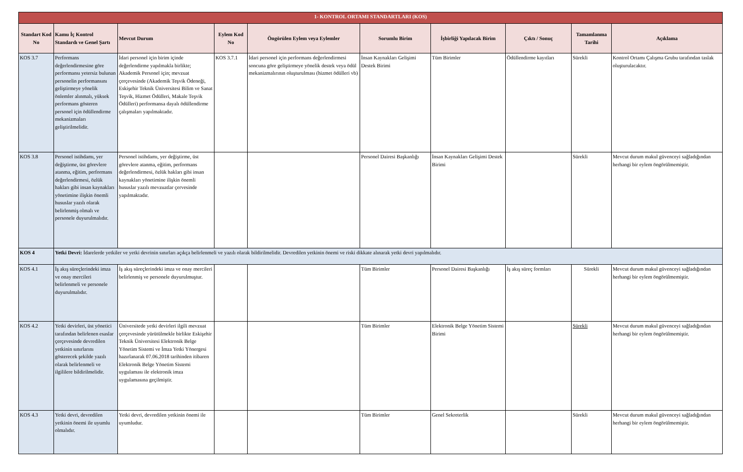| 1- KONTROL ORTAMI STANDARTLARI (KOS) | | | | | | | | | |
| Standart Kod No | Kamu İç Kontrol Standardı ve Genel Şartı | Mevcut Durum | Eylem Kod No | Öngörülen Eylem veya Eylemler | Sorumlu Birim | İşbirliği Yapılacak Birim | Çıktı / Sonuç | Tamamlanma Tarihi | Açıklama |
| KOS 3.7 | Performans değerlendirmesine göre performansı yetersiz bulunan personelin performansını geliştirmeye yönelik önlemler alınmalı, yüksek performans gösteren personel için ödüllendirme mekanizmaları geliştirilmelidir. | İdari personel için birim içinde değerlendirme yapılmakla birlikte; Akademik Personel için; mevzuat çerçevesinde (Akademik Teşvik Ödeneği, Eskişehir Teknik Üniversitesi Bilim ve Sanat Teşvik, Hizmet Ödülleri, Makale Teşvik Ödülleri) performansa dayalı ödüllendirme çalışmaları yapılmaktadır. | KOS 3.7.1 | İdari personel için performans değerlendirmesi soncuna göre geliştirmeye yönelik destek veya ödül mekanizmalırının oluşturulması (hizmet ödülleri vb) | İnsan Kaynakları Gelişimi Destek Birimi | Tüm Birimler | Ödüllendirme kayıtları | Sürekli | Kontrol Ortamı Çalışma Grubu tarafından taslak oluşturulacaktır. |
| KOS 3.8 | Personel istihdamı, yer değiştirme, üst görevlere atanma, eğitim, performans değerlendirmesi, özlük hakları gibi insan kaynakları yönetimine ilişkin önemli hususlar yazılı olarak belirlenmiş olmalı ve personele duyurulmalıdır. | Personel istihdamı, yer değiştirme, üst görevlere atanma, eğitim, performans değerlendirmesi, özlük hakları gibi insan kaynakları yönetimine ilişkin önemli hususlar yazılı mevzuatlar çervesinde yapılmaktadır. | | | Personel Dairesi Başkanlığı | İnsan Kaynakları Gelişimi Destek Birimi | | Sürekli | Mevcut durum makul güvenceyi sağladığından herhangi bir eylem öngörülmemiştir. |
| KOS 4 | Yetki Devri: İdarelerde yetkiler ve yetki devrinin sınırları açıkça belirlenmeli ve yazılı olarak bildirilmelidir. Devredilen yetkinin önemi ve riski dikkate alınarak yetki devri yapılmalıdır. | | | | | | | | |
| KOS 4.1 | İş akış süreçlerindeki imza ve onay mercileri belirlenmeli ve personele duyurulmalıdır. | İş akış süreçlerindeki imza ve onay mercileri belirlenmiş ve personele duyurulmuştur. | | | Tüm Birimler | Personel Dairesi Başkanlığı | İş akış süreç formları | Sürekli | Mevcut durum makul güvenceyi sağladığından herhangi bir eylem öngörülmemiştir. |
| KOS 4.2 | Yetki devirleri, üst yönetici tarafından belirlenen esaslar çerçevesinde devredilen yetkinin sınırlarını gösterecek şekilde yazılı olarak belirlenmeli ve ilgililere bildirilmelidir. | Üniversitede yetki devirleri ilgili mevzuat çerçevesinde yürütülmekle birlikte Eskişehir Teknik Üniversitesi Elektronik Belge Yönetim Sistemi ve İmza Yetki Yönergesi hazırlanarak 07.06.2018 tarihinden itibaren Elektronik Belge Yönetim Sistemi uygulaması ile elektronik imza uygulamasına geçilmiştir. | | | Tüm Birimler | Elektronik Belge Yönetim Sistemi Birimi | | Sürekli | Mevcut durum makul güvenceyi sağladığından herhangi bir eylem öngörülmemiştir. |
| KOS 4.3 | Yetki devri, devredilen yetkinin önemi ile uyumlu olmalıdır. | Yetki devri, devredilen yetkinin önemi ile uyumludur. | | | Tüm Birimler | Genel Sekreterlik | | Sürekli | Mevcut durum makul güvenceyi sağladığından herhangi bir eylem öngörülmemiştir. |